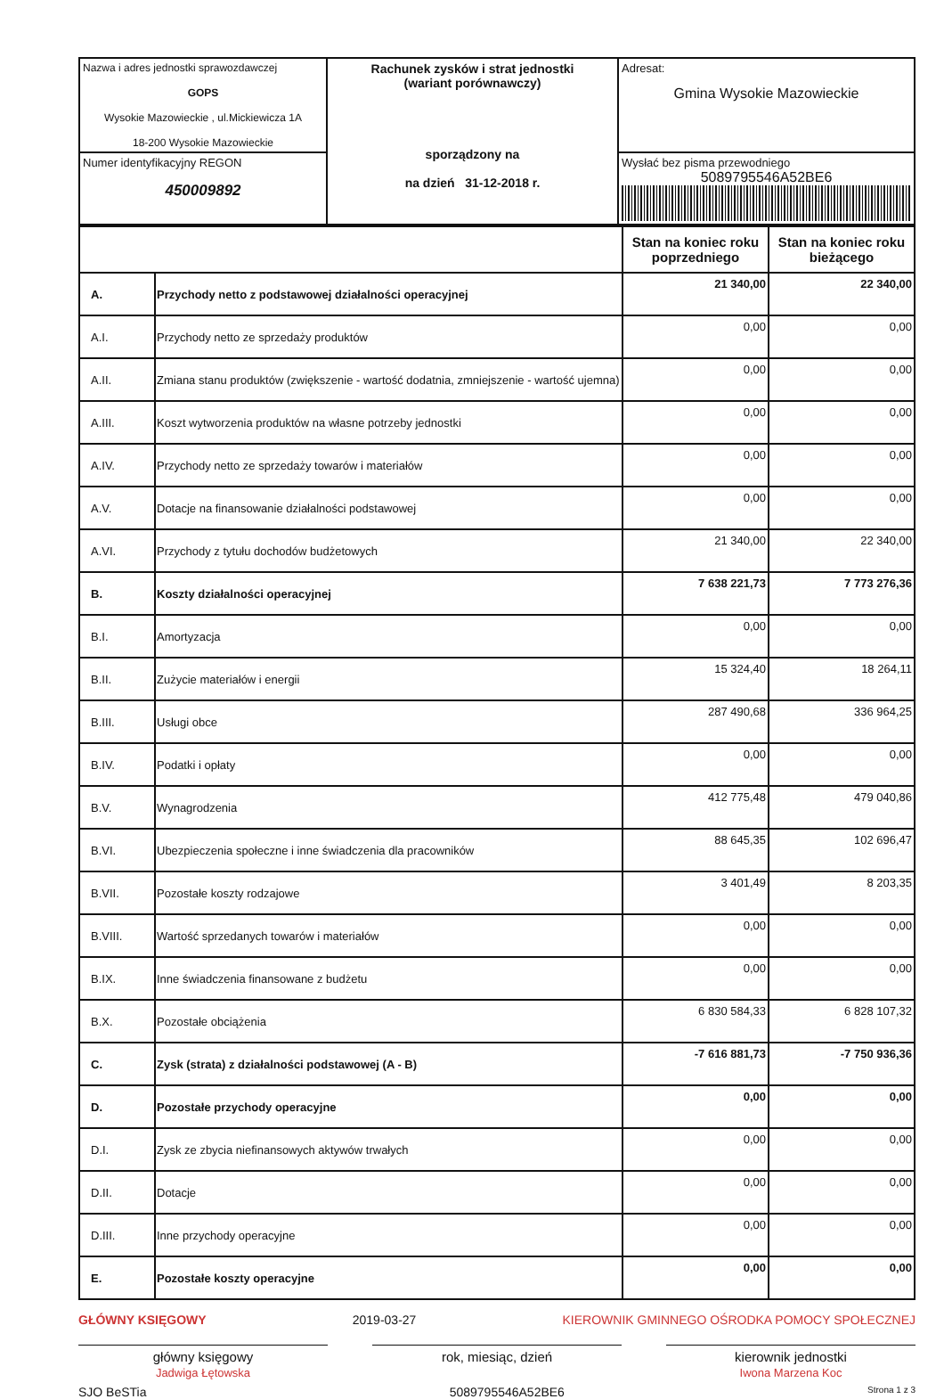| Nazwa i adres jednostki sprawozdawczej GOPS Wysokie Mazowieckie , ul.Mickiewicza 1A 18-200 Wysokie Mazowieckie | Rachunek zysków i strat jednostki (wariant porównawczy) sporządzony na na dzień 31-12-2018 r. | Adresat: Gmina Wysokie Mazowieckie |
| Numer identyfikacyjny REGON 450009892 | | Wysłać bez pisma przewodniego 5089795546A52BE6 |
| | | Stan na koniec roku poprzedniego | Stan na koniec roku bieżącego |
| A. | Przychody netto z podstawowej działalności operacyjnej | 21 340,00 | 22 340,00 |
| A.I. | Przychody netto ze sprzedaży produktów | 0,00 | 0,00 |
| A.II. | Zmiana stanu produktów (zwiększenie - wartość dodatnia, zmniejszenie - wartość ujemna) | 0,00 | 0,00 |
| A.III. | Koszt wytworzenia produktów na własne potrzeby jednostki | 0,00 | 0,00 |
| A.IV. | Przychody netto ze sprzedaży towarów i materiałów | 0,00 | 0,00 |
| A.V. | Dotacje na finansowanie działalności podstawowej | 0,00 | 0,00 |
| A.VI. | Przychody z tytułu dochodów budżetowych | 21 340,00 | 22 340,00 |
| B. | Koszty działalności operacyjnej | 7 638 221,73 | 7 773 276,36 |
| B.I. | Amortyzacja | 0,00 | 0,00 |
| B.II. | Zużycie materiałów i energii | 15 324,40 | 18 264,11 |
| B.III. | Usługi obce | 287 490,68 | 336 964,25 |
| B.IV. | Podatki i opłaty | 0,00 | 0,00 |
| B.V. | Wynagrodzenia | 412 775,48 | 479 040,86 |
| B.VI. | Ubezpieczenia społeczne i inne świadczenia dla pracowników | 88 645,35 | 102 696,47 |
| B.VII. | Pozostałe koszty rodzajowe | 3 401,49 | 8 203,35 |
| B.VIII. | Wartość sprzedanych towarów i materiałów | 0,00 | 0,00 |
| B.IX. | Inne świadczenia finansowane z budżetu | 0,00 | 0,00 |
| B.X. | Pozostałe obciążenia | 6 830 584,33 | 6 828 107,32 |
| C. | Zysk (strata) z działalności podstawowej (A - B) | -7 616 881,73 | -7 750 936,36 |
| D. | Pozostałe przychody operacyjne | 0,00 | 0,00 |
| D.I. | Zysk ze zbycia niefinansowych aktywów trwałych | 0,00 | 0,00 |
| D.II. | Dotacje | 0,00 | 0,00 |
| D.III. | Inne przychody operacyjne | 0,00 | 0,00 |
| E. | Pozostałe koszty operacyjne | 0,00 | 0,00 |
GŁÓWNY KSIĘGOWY 2019-03-27 KIEROWNIK GMINNEGO OŚRODKA POMOCY SPOŁECZNEJ
główny księgowy
Jadwiga Łętowska
rok, miesiąc, dzień kierownik jednostki
Iwona Marzena Koc
SJO BeSTia 5089795546A52BE6 Strona 1 z 3